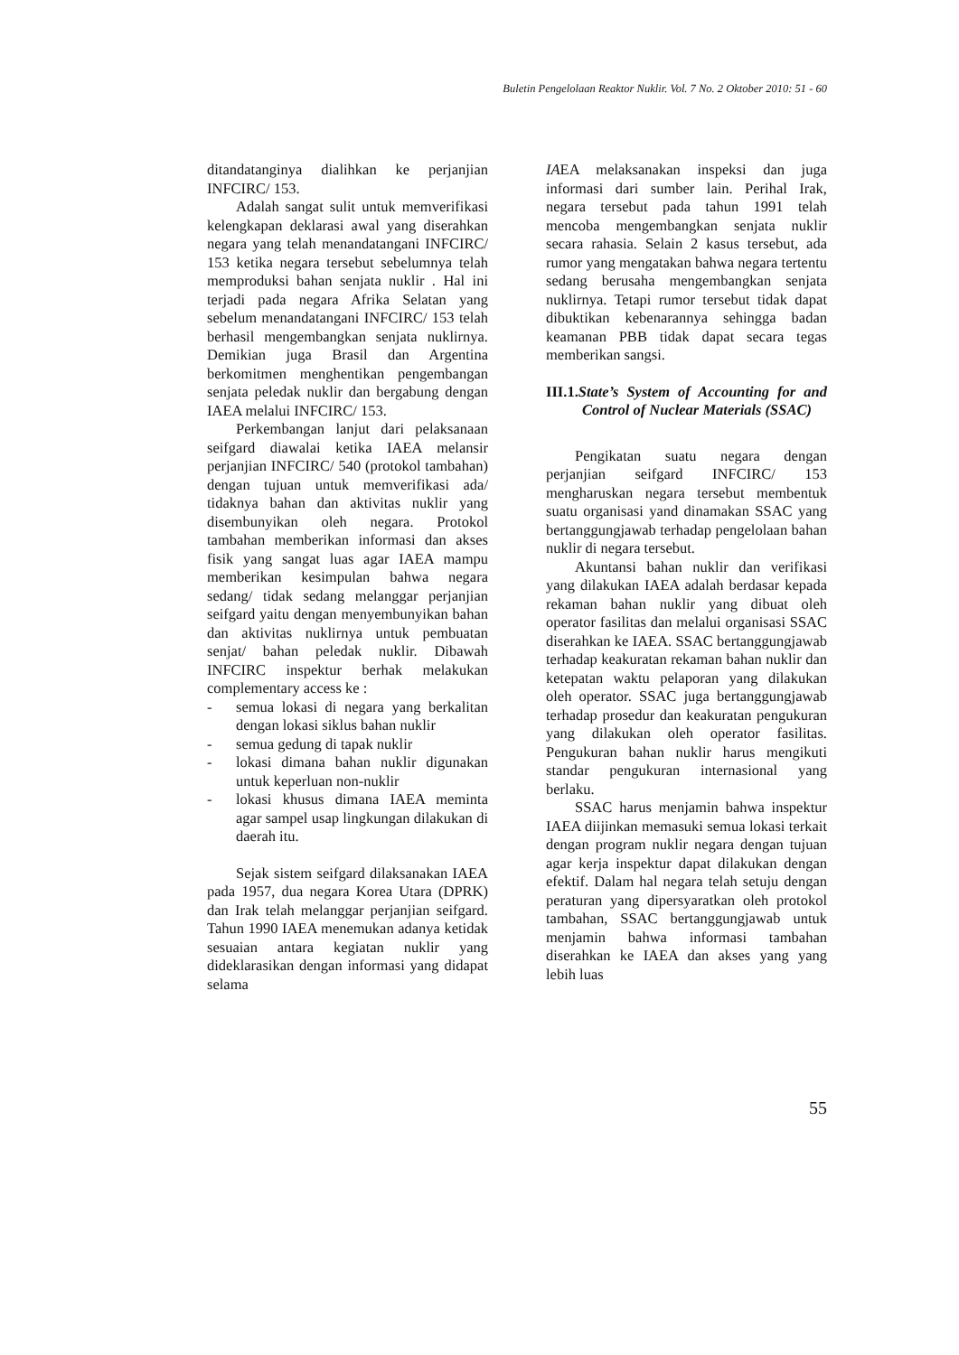Buletin Pengelolaan Reaktor Nuklir. Vol. 7 No. 2 Oktober 2010: 51 - 60
ditandatanginya dialihkan ke perjanjian INFCIRC/ 153.
Adalah sangat sulit untuk memverifikasi kelengkapan deklarasi awal yang diserahkan negara yang telah menandatangani INFCIRC/ 153 ketika negara tersebut sebelumnya telah memproduksi bahan senjata nuklir . Hal ini terjadi pada negara Afrika Selatan yang sebelum menandatangani INFCIRC/ 153 telah berhasil mengembangkan senjata nuklirnya. Demikian juga Brasil dan Argentina berkomitmen menghentikan pengembangan senjata peledak nuklir dan bergabung dengan IAEA melalui INFCIRC/ 153.
Perkembangan lanjut dari pelaksanaan seifgard diawalai ketika IAEA melansir perjanjian INFCIRC/ 540 (protokol tambahan) dengan tujuan untuk memverifikasi ada/ tidaknya bahan dan aktivitas nuklir yang disembunyikan oleh negara. Protokol tambahan memberikan informasi dan akses fisik yang sangat luas agar IAEA mampu memberikan kesimpulan bahwa negara sedang/ tidak sedang melanggar perjanjian seifgard yaitu dengan menyembunyikan bahan dan aktivitas nuklirnya untuk pembuatan senjat/ bahan peledak nuklir. Dibawah INFCIRC inspektur berhak melakukan complementary access ke :
- semua lokasi di negara yang berkalitan dengan lokasi siklus bahan nuklir
- semua gedung di tapak nuklir
- lokasi dimana bahan nuklir digunakan untuk keperluan non-nuklir
- lokasi khusus dimana IAEA meminta agar sampel usap lingkungan dilakukan di daerah itu.
Sejak sistem seifgard dilaksanakan IAEA pada 1957, dua negara Korea Utara (DPRK) dan Irak telah melanggar perjanjian seifgard. Tahun 1990 IAEA menemukan adanya ketidak sesuaian antara kegiatan nuklir yang dideklarasikan dengan informasi yang didapat selama
IAEA melaksanakan inspeksi dan juga informasi dari sumber lain. Perihal Irak, negara tersebut pada tahun 1991 telah mencoba mengembangkan senjata nuklir secara rahasia. Selain 2 kasus tersebut, ada rumor yang mengatakan bahwa negara tertentu sedang berusaha mengembangkan senjata nuklirnya. Tetapi rumor tersebut tidak dapat dibuktikan kebenarannya sehingga badan keamanan PBB tidak dapat secara tegas memberikan sangsi.
III.1.State’s System of Accounting for and Control of Nuclear Materials (SSAC)
Pengikatan suatu negara dengan perjanjian seifgard INFCIRC/ 153 mengharuskan negara tersebut membentuk suatu organisasi yand dinamakan SSAC yang bertanggungjawab terhadap pengelolaan bahan nuklir di negara tersebut.
Akuntansi bahan nuklir dan verifikasi yang dilakukan IAEA adalah berdasar kepada rekaman bahan nuklir yang dibuat oleh operator fasilitas dan melalui organisasi SSAC diserahkan ke IAEA. SSAC bertanggungjawab terhadap keakuratan rekaman bahan nuklir dan ketepatan waktu pelaporan yang dilakukan oleh operator. SSAC juga bertanggungjawab terhadap prosedur dan keakuratan pengukuran yang dilakukan oleh operator fasilitas. Pengukuran bahan nuklir harus mengikuti standar pengukuran internasional yang berlaku.
SSAC harus menjamin bahwa inspektur IAEA diijinkan memasuki semua lokasi terkait dengan program nuklir negara dengan tujuan agar kerja inspektur dapat dilakukan dengan efektif. Dalam hal negara telah setuju dengan peraturan yang dipersyaratkan oleh protokol tambahan, SSAC bertanggungjawab untuk menjamin bahwa informasi tambahan diserahkan ke IAEA dan akses yang yang lebih luas
55